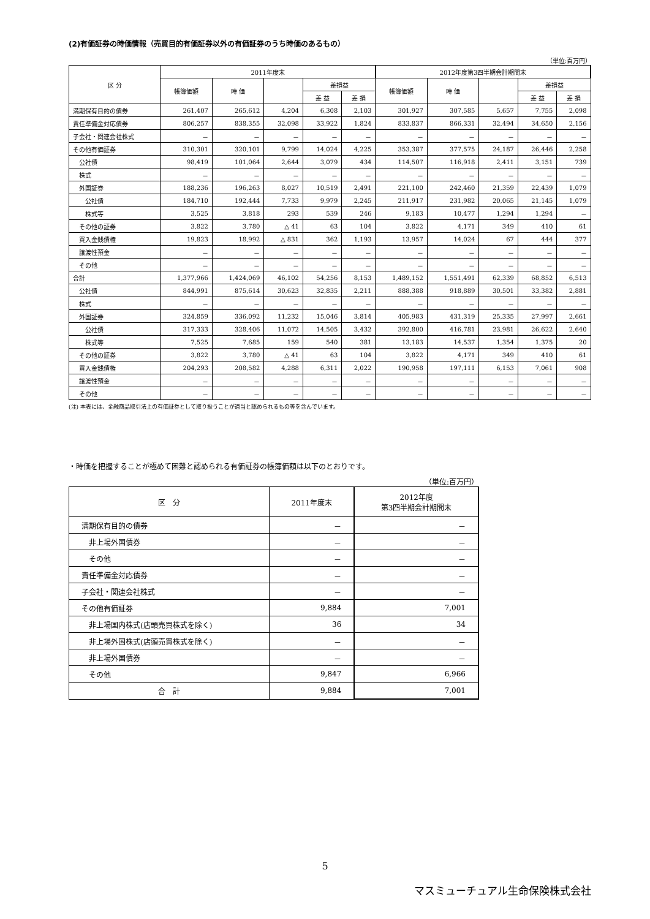(2)有価証券の時価情報（売買目的有価証券以外の有価証券のうち時価のあるもの）
（単位:百万円）
| 区 分 | 2011年度末 | | | | | 2012年度第3四半期会計期間末 | | | | |
| --- | --- | --- | --- | --- | --- | --- | --- | --- | --- | --- |
| | 帳簿価額 | 時 価 | | 差損益 | | 帳簿価額 | 時 価 | | 差損益 | |
| | | | | 差 益 | 差 損 | | | | 差 益 | 差 損 |
| 満期保有目的の債券 | 261,407 | 265,612 | 4,204 | 6,308 | 2,103 | 301,927 | 307,585 | 5,657 | 7,755 | 2,098 |
| 責任準備金対応債券 | 806,257 | 838,355 | 32,098 | 33,922 | 1,824 | 833,837 | 866,331 | 32,494 | 34,650 | 2,156 |
| 子会社・関連会社株式 | － | － | － | － | － | － | － | － | － | － |
| その他有価証券 | 310,301 | 320,101 | 9,799 | 14,024 | 4,225 | 353,387 | 377,575 | 24,187 | 26,446 | 2,258 |
| 公社債 | 98,419 | 101,064 | 2,644 | 3,079 | 434 | 114,507 | 116,918 | 2,411 | 3,151 | 739 |
| 株式 | － | － | － | － | － | － | － | － | － | － |
| 外国証券 | 188,236 | 196,263 | 8,027 | 10,519 | 2,491 | 221,100 | 242,460 | 21,359 | 22,439 | 1,079 |
| 公社債 | 184,710 | 192,444 | 7,733 | 9,979 | 2,245 | 211,917 | 231,982 | 20,065 | 21,145 | 1,079 |
| 株式等 | 3,525 | 3,818 | 293 | 539 | 246 | 9,183 | 10,477 | 1,294 | 1,294 | － |
| その他の証券 | 3,822 | 3,780 | △ 41 | 63 | 104 | 3,822 | 4,171 | 349 | 410 | 61 |
| 買入金銭債権 | 19,823 | 18,992 | △ 831 | 362 | 1,193 | 13,957 | 14,024 | 67 | 444 | 377 |
| 譲渡性預金 | － | － | － | － | － | － | － | － | － | － |
| その他 | － | － | － | － | － | － | － | － | － | － |
| 合計 | 1,377,966 | 1,424,069 | 46,102 | 54,256 | 8,153 | 1,489,152 | 1,551,491 | 62,339 | 68,852 | 6,513 |
| 公社債 | 844,991 | 875,614 | 30,623 | 32,835 | 2,211 | 888,388 | 918,889 | 30,501 | 33,382 | 2,881 |
| 株式 | － | － | － | － | － | － | － | － | － | － |
| 外国証券 | 324,859 | 336,092 | 11,232 | 15,046 | 3,814 | 405,983 | 431,319 | 25,335 | 27,997 | 2,661 |
| 公社債 | 317,333 | 328,406 | 11,072 | 14,505 | 3,432 | 392,800 | 416,781 | 23,981 | 26,622 | 2,640 |
| 株式等 | 7,525 | 7,685 | 159 | 540 | 381 | 13,183 | 14,537 | 1,354 | 1,375 | 20 |
| その他の証券 | 3,822 | 3,780 | △ 41 | 63 | 104 | 3,822 | 4,171 | 349 | 410 | 61 |
| 買入金銭債権 | 204,293 | 208,582 | 4,288 | 6,311 | 2,022 | 190,958 | 197,111 | 6,153 | 7,061 | 908 |
| 譲渡性預金 | － | － | － | － | － | － | － | － | － | － |
| その他 | － | － | － | － | － | － | － | － | － | － |
(注) 本表には、金融商品取引法上の有価証券として取り扱うことが適当と認められるもの等を含んでいます。
・時価を把握することが極めて困難と認められる有価証券の帳簿価額は以下のとおりです。
| （単位:百万円） | | |
| 区 分 | 2011年度末 | 2012年度 第3四半期会計期間末 |
| 満期保有目的の債券 | － | － |
| 非上場外国債券 | － | － |
| その他 | － | － |
| 責任準備金対応債券 | － | － |
| 子会社・関連会社株式 | － | － |
| その他有価証券 | 9,884 | 7,001 |
| 非上場国内株式(店頭売買株式を除く) | 36 | 34 |
| 非上場外国株式(店頭売買株式を除く) | － | － |
| 非上場外国債券 | － | － |
| その他 | 9,847 | 6,966 |
| 合 計 | 9,884 | 7,001 |
5
マスミューチュアル生命保険株式会社